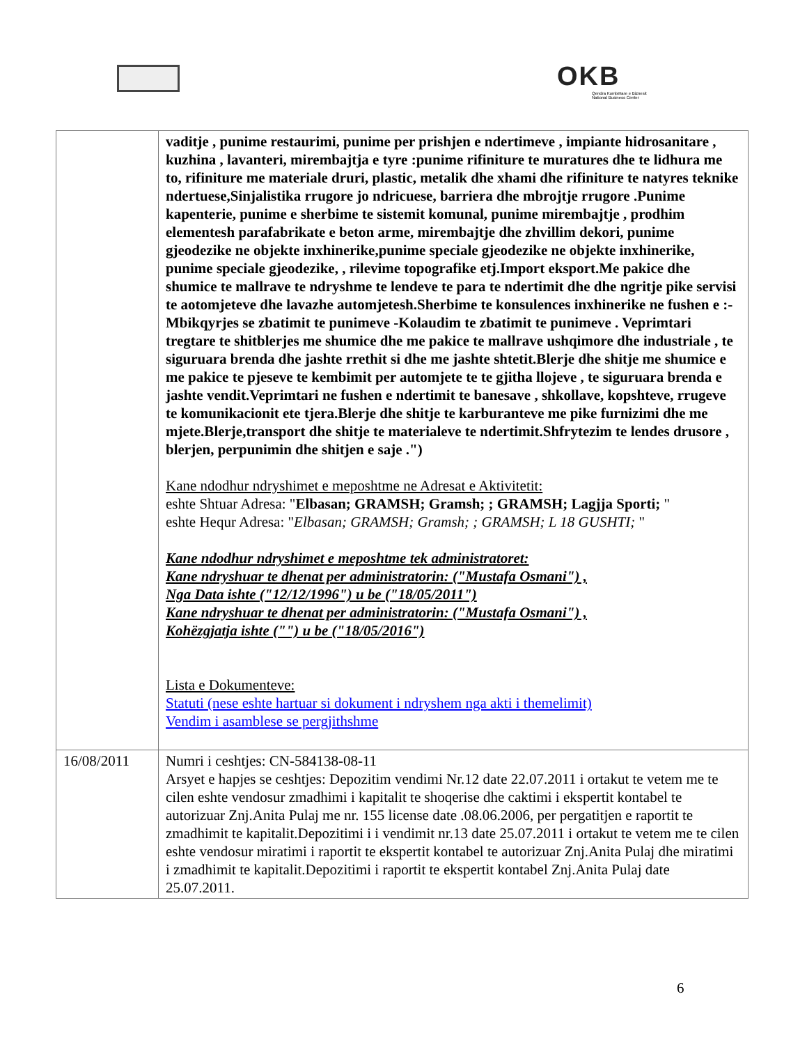OKB
Qendra Kombëtare e Biznesit
National Business Center
| | vaditje , punime restaurimi, punime per prishjen e ndertimeve , impiante hidrosanitare , kuzhina , lavanteri, mirembajtja e tyre :punime rifiniture te muratures dhe te lidhura me to, rifiniture me materiale druri, plastic, metalik dhe xhami dhe rifiniture te natyres teknike ndertuese,Sinjalistika rrugore jo ndricuese, barriera dhe mbrojtje rrugore .Punime kapenterie, punime e sherbime te sistemit komunal, punime mirembajtje , prodhim elementesh parafabrikate e beton arme, mirembajtje dhe zhvillim dekori, punime gjeodezike ne objekte inxhinerike,punime speciale gjeodezike ne objekte inxhinerike, punime speciale gjeodezike, , rilevime topografike etj.Import eksport.Me pakice dhe shumice te mallrave te ndryshme te lendeve te para te ndertimit dhe dhe ngritje pike servisi te aotomjeteve dhe lavazhe automjetesh.Sherbime te konsulences inxhinerike ne fushen e :-Mbikqyrjes se zbatimit te punimeve -Kolaudim te zbatimit te punimeve . Veprimtari tregtare te shitblerjes me shumice dhe me pakice te mallrave ushqimore dhe industriale , te siguruara brenda dhe jashte rrethit si dhe me jashte shtetit.Blerje dhe shitje me shumice e me pakice te pjeseve te kembimit per automjete te te gjitha llojeve , te siguruara brenda e jashte vendit.Veprimtari ne fushen e ndertimit te banesave , shkollave, kopshteve, rrugeve te komunikacionit ete tjera.Blerje dhe shitje te karburanteve me pike furnizimi dhe me mjete.Blerje,transport dhe shitje te materialeve te ndertimit.Shfrytezim te lendes drusore , blerjen, perpunimin dhe shitjen e saje .") Kane ndodhur ndryshimet e meposhtme ne Adresat e Aktivitetit: eshte Shtuar Adresa: " Elbasan; GRAMSH; Gramsh; ; GRAMSH; Lagjja Sporti; " eshte Hequr Adresa: " Elbasan; GRAMSH; Gramsh; ; GRAMSH; L 18 GUSHTI; " Kane ndodhur ndryshimet e meposhtme tek administratoret: Kane ndryshuar te dhenat per administratorin: ("Mustafa Osmani") , Nga Data ishte ("12/12/1996") u be ("18/05/2011") Kane ndryshuar te dhenat per administratorin: ("Mustafa Osmani") , Kohëzgjatja ishte ("") u be ("18/05/2016") Lista e Dokumenteve: Statuti (nese eshte hartuar si dokument i ndryshem nga akti i themelimit) Vendim i asamblese se pergjithshme |
| 16/08/2011 | Numri i ceshtjes: CN-584138-08-11 Arsyet e hapjes se ceshtjes: Depozitim vendimi Nr.12 date 22.07.2011 i ortakut te vetem me te cilen eshte vendosur zmadhimi i kapitalit te shoqerise dhe caktimi i ekspertit kontabel te autorizuar Znj.Anita Pulaj me nr. 155 license date .08.06.2006, per pergatitjen e raportit te zmadhimit te kapitalit.Depozitimi i i vendimit nr.13 date 25.07.2011 i ortakut te vetem me te cilen eshte vendosur miratimi i raportit te ekspertit kontabel te autorizuar Znj.Anita Pulaj dhe miratimi i zmadhimit te kapitalit.Depozitimi i raportit te ekspertit kontabel Znj.Anita Pulaj date 25.07.2011. |
6